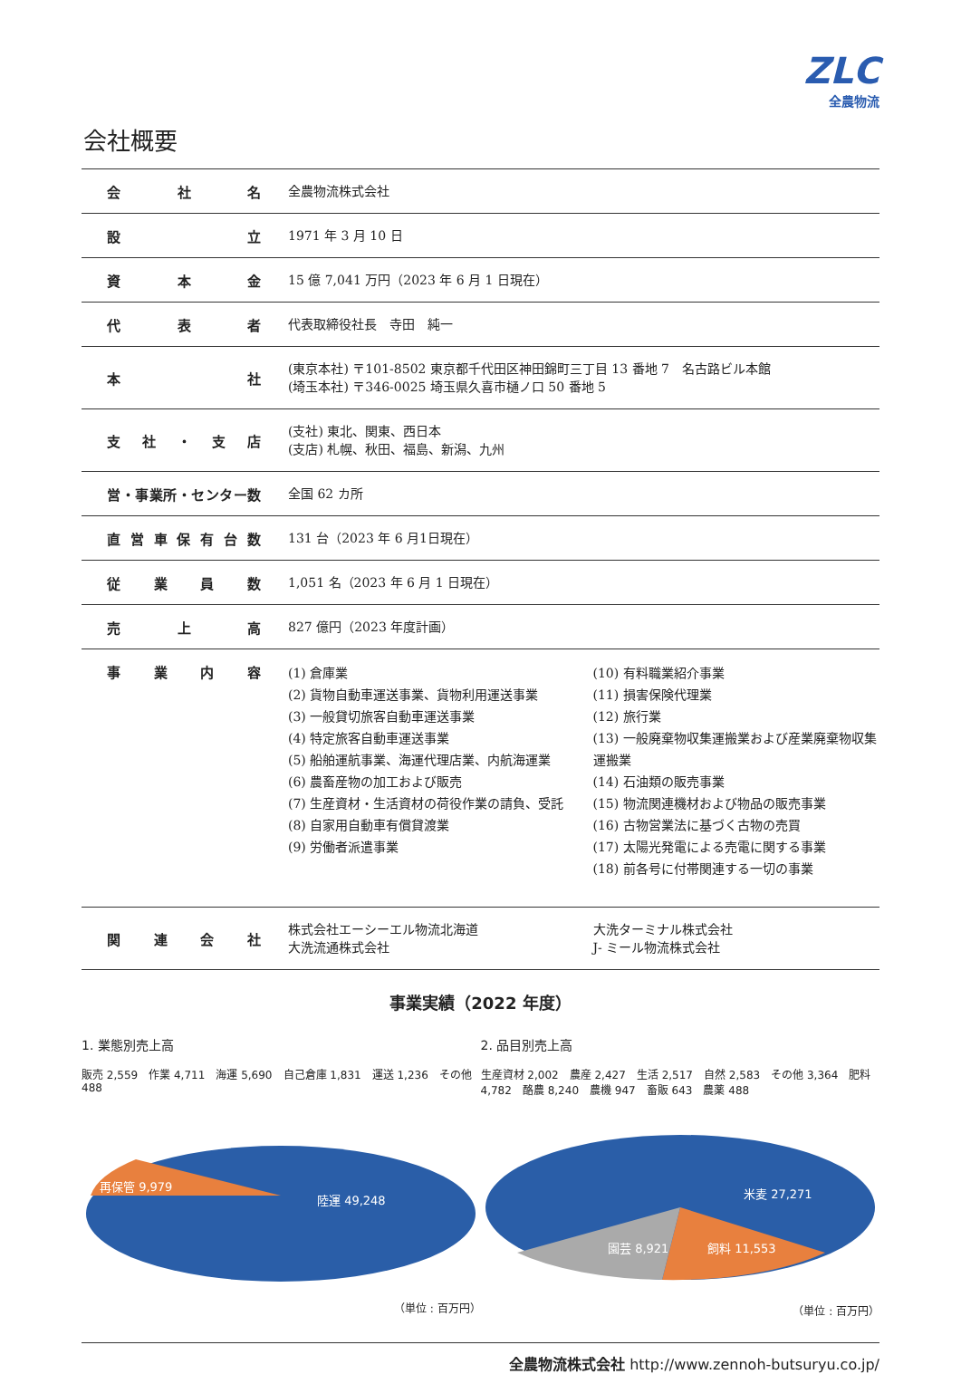ZLC
全農物流
会社概要
| 会社名 | 全農物流株式会社 |
| 設立 | 1971 年 3 月 10 日 |
| 資本金 | 15 億 7,041 万円（2023 年 6 月 1 日現在） |
| 代表者 | 代表取締役社長 寺田 純一 |
| 本社 | (東京本社) 〒101-8502 東京都千代田区神田錦町三丁目 13 番地 7 名古路ビル本館 (埼玉本社) 〒346-0025 埼玉県久喜市樋ノ口 50 番地 5 |
| 支社・支店 | (支社) 東北、関東、西日本 (支店) 札幌、秋田、福島、新潟、九州 |
| 営・事業所・センター数 | 全国 62 カ所 |
| 直営車保有台数 | 131 台（2023 年 6 月1日現在） |
| 従業員数 | 1,051 名（2023 年 6 月 1 日現在） |
| 売上高 | 827 億円（2023 年度計画） |
| 事業内容 | (1) 倉庫業 (2) 貨物自動車運送事業、貨物利用運送事業 (3) 一般貸切旅客自動車運送事業 (4) 特定旅客自動車運送事業 (5) 船舶運航事業、海運代理店業、内航海運業 (6) 農畜産物の加工および販売 (7) 生産資材・生活資材の荷役作業の請負、受託 (8) 自家用自動車有償貸渡業 (9) 労働者派遣事業 (10) 有料職業紹介事業 (11) 損害保険代理業 (12) 旅行業 (13) 一般廃棄物収集運搬業および産業廃棄物収集運搬業 (14) 石油類の販売事業 (15) 物流関連機材および物品の販売事業 (16) 古物営業法に基づく古物の売買 (17) 太陽光発電による売電に関する事業 (18) 前各号に付帯関連する一切の事業 |
| 関連会社 | 株式会社エーシーエル物流北海道 大洗流通株式会社 大洗ターミナル株式会社 J- ミール物流株式会社 |
事業実績（2022 年度）
1. 業態別売上高
販売 2,559　作業 4,711　海運 5,690　自己倉庫 1,831　運送 1,236　その他 488
陸運 49,248
再保管 9,979
（単位 : 百万円）
2. 品目別売上高
生産資材 2,002　農産 2,427　生活 2,517　自然 2,583　その他 3,364　肥料 4,782　酪農 8,240　農機 947　畜販 643　農薬 488
米麦 27,271
飼料 11,553
園芸 8,921
（単位 : 百万円）
全農物流株式会社 http://www.zennoh-butsuryu.co.jp/